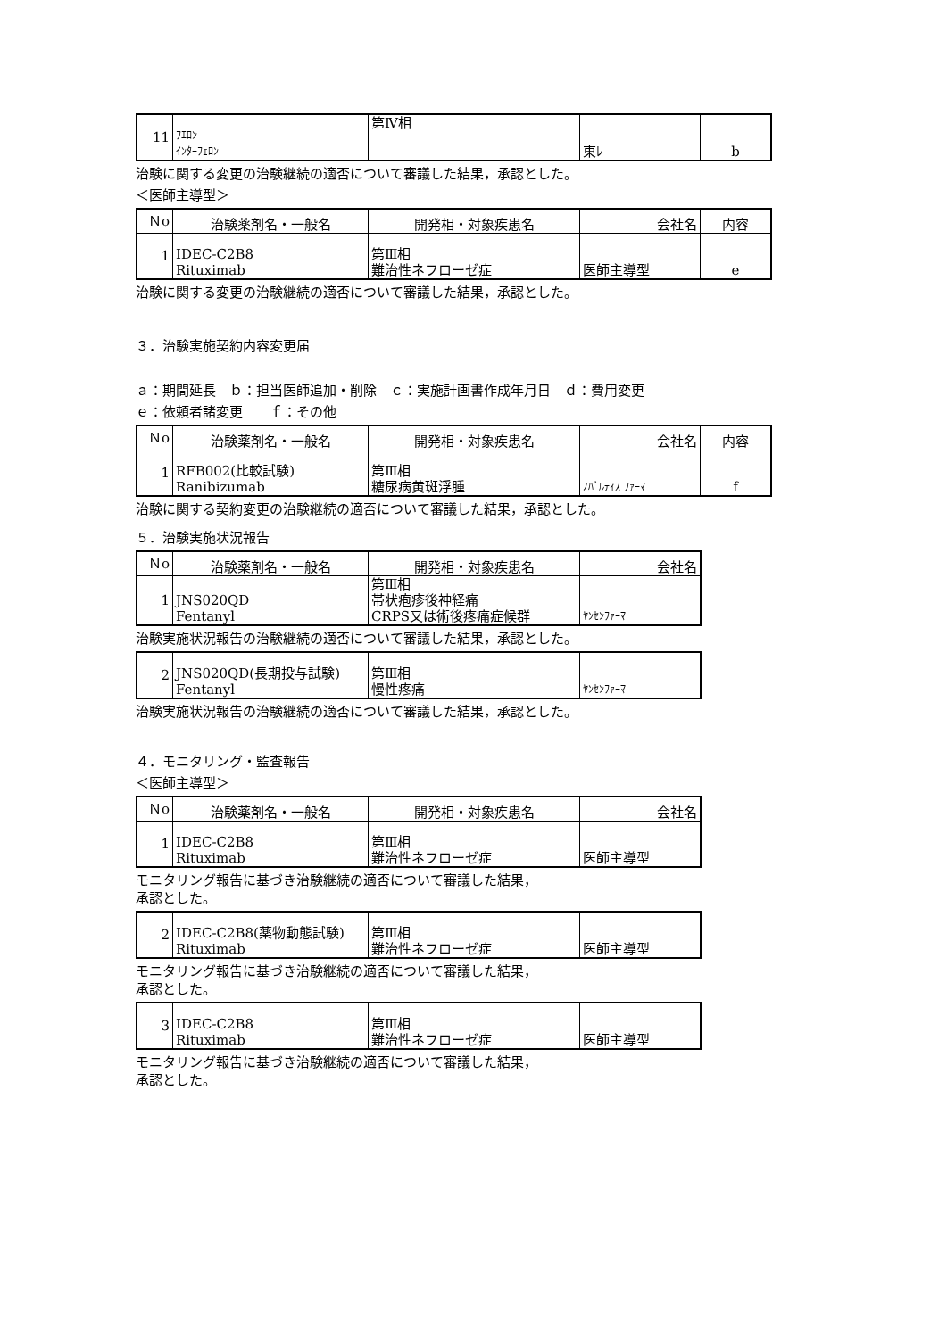| 11 | ﾌｴﾛﾝ ｲﾝﾀｰﾌｪﾛﾝ | 第Ⅳ相 | 東ﾚ | b |
治験に関する変更の治験継続の適否について審議した結果，承認とした。
＜医師主導型＞
| Ｎo | 治験薬剤名・一般名 | 開発相・対象疾患名 | 会社名 | 内容 |
| --- | --- | --- | --- | --- |
| 1 | IDEC-C2B8 Rituximab | 第Ⅲ相 難治性ネフローゼ症 | 医師主導型 | e |
治験に関する変更の治験継続の適否について審議した結果，承認とした。
３．治験実施契約内容変更届
ａ：期間延長　ｂ：担当医師追加・削除　ｃ：実施計画書作成年月日　ｄ：費用変更
ｅ：依頼者諸変更　　ｆ：その他
| Ｎo | 治験薬剤名・一般名 | 開発相・対象疾患名 | 会社名 | 内容 |
| --- | --- | --- | --- | --- |
| 1 | RFB002(比較試験) Ranibizumab | 第Ⅲ相 糖尿病黄斑浮腫 | ﾉﾊﾞﾙﾃｨｽ ﾌｧｰﾏ | f |
治験に関する契約変更の治験継続の適否について審議した結果，承認とした。
５．治験実施状況報告
| Ｎo | 治験薬剤名・一般名 | 開発相・対象疾患名 | 会社名 |
| --- | --- | --- | --- |
| 1 | JNS020QD Fentanyl | 第Ⅲ相 帯状疱疹後神経痛 CRPS又は術後疼痛症候群 | ﾔﾝｾﾝﾌｧｰﾏ |
治験実施状況報告の治験継続の適否について審議した結果，承認とした。
| 2 | JNS020QD(長期投与試験) Fentanyl | 第Ⅲ相 慢性疼痛 | ﾔﾝｾﾝﾌｧｰﾏ |
治験実施状況報告の治験継続の適否について審議した結果，承認とした。
４．モニタリング・監査報告
＜医師主導型＞
| Ｎo | 治験薬剤名・一般名 | 開発相・対象疾患名 | 会社名 |
| --- | --- | --- | --- |
| 1 | IDEC-C2B8 Rituximab | 第Ⅲ相 難治性ネフローゼ症 | 医師主導型 |
モニタリング報告に基づき治験継続の適否について審議した結果，
承認とした。
| 2 | IDEC-C2B8(薬物動態試験) Rituximab | 第Ⅲ相 難治性ネフローゼ症 | 医師主導型 |
モニタリング報告に基づき治験継続の適否について審議した結果，
承認とした。
| 3 | IDEC-C2B8 Rituximab | 第Ⅲ相 難治性ネフローゼ症 | 医師主導型 |
モニタリング報告に基づき治験継続の適否について審議した結果，
承認とした。